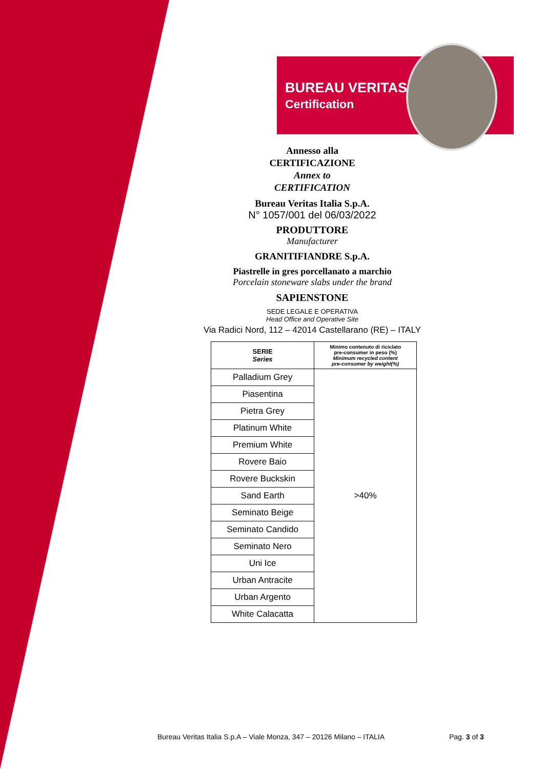BUREAU VERITAS
Certification
Annesso alla
CERTIFICAZIONE
Annex to
CERTIFICATION
Bureau Veritas Italia S.p.A.
N° 1057/001 del 06/03/2022
PRODUTTORE
Manufacturer
GRANITIFIANDRE S.p.A.
Piastrelle in gres porcellanato a marchio
Porcelain stoneware slabs under the brand
SAPIENSTONE
SEDE LEGALE E OPERATIVA
Head Office and Operative Site
Via Radici Nord, 112 – 42014 Castellarano (RE) – ITALY
| SERIE Series | Minimo contenuto di riciclato pre-consumer in peso (%) Minimum recycled content pre-consumer by weight(%) |
| --- | --- |
| Palladium Grey | >40% |
| Piasentina | |
| Pietra Grey | |
| Platinum White | |
| Premium White | |
| Rovere Baio | |
| Rovere Buckskin | |
| Sand Earth | |
| Seminato Beige | |
| Seminato Candido | |
| Seminato Nero | |
| Uni Ice | |
| Urban Antracite | |
| Urban Argento | |
| White Calacatta | |
Bureau Veritas Italia S.p.A – Viale Monza, 347 – 20126 Milano – ITALIA
Pag. 3 of 3